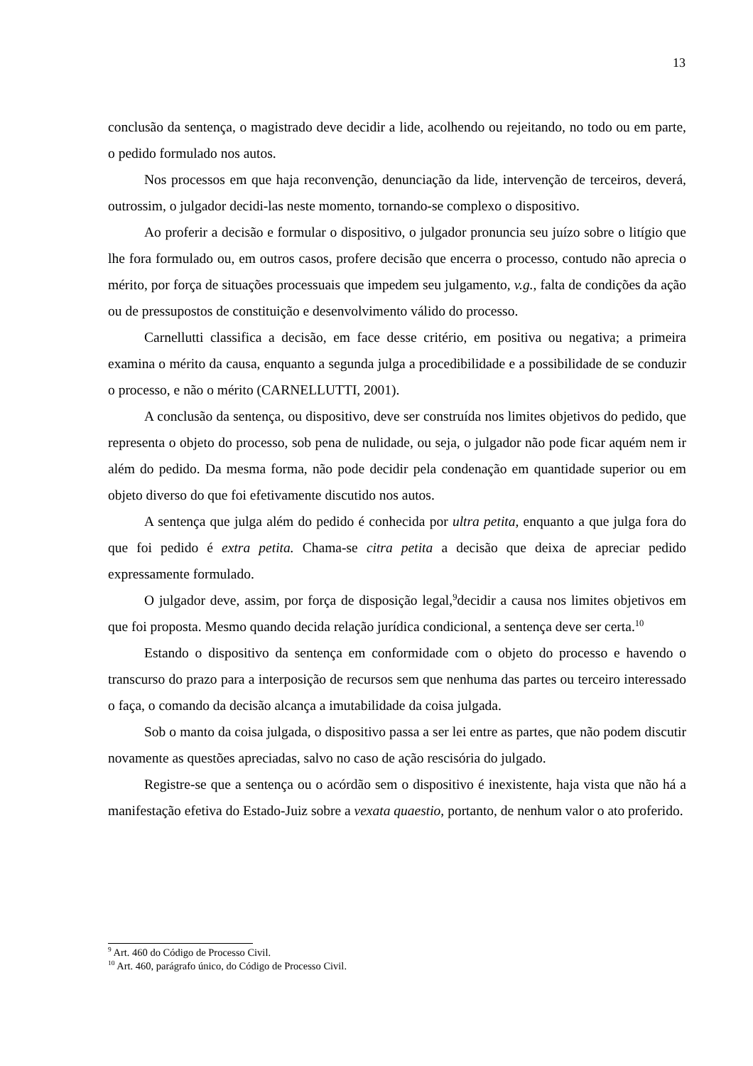13
conclusão da sentença, o magistrado deve decidir a lide, acolhendo ou rejeitando, no todo ou em parte, o pedido formulado nos autos.
Nos processos em que haja reconvenção, denunciação da lide, intervenção de terceiros, deverá, outrossim, o julgador decidi-las neste momento, tornando-se complexo o dispositivo.
Ao proferir a decisão e formular o dispositivo, o julgador pronuncia seu juízo sobre o litígio que lhe fora formulado ou, em outros casos, profere decisão que encerra o processo, contudo não aprecia o mérito, por força de situações processuais que impedem seu julgamento, v.g., falta de condições da ação ou de pressupostos de constituição e desenvolvimento válido do processo.
Carnellutti classifica a decisão, em face desse critério, em positiva ou negativa; a primeira examina o mérito da causa, enquanto a segunda julga a procedibilidade e a possibilidade de se conduzir o processo, e não o mérito (CARNELLUTTI, 2001).
A conclusão da sentença, ou dispositivo, deve ser construída nos limites objetivos do pedido, que representa o objeto do processo, sob pena de nulidade, ou seja, o julgador não pode ficar aquém nem ir além do pedido. Da mesma forma, não pode decidir pela condenação em quantidade superior ou em objeto diverso do que foi efetivamente discutido nos autos.
A sentença que julga além do pedido é conhecida por ultra petita, enquanto a que julga fora do que foi pedido é extra petita. Chama-se citra petita a decisão que deixa de apreciar pedido expressamente formulado.
O julgador deve, assim, por força de disposição legal,<sup>9</sup>decidir a causa nos limites objetivos em que foi proposta. Mesmo quando decida relação jurídica condicional, a sentença deve ser certa.<sup>10</sup>
Estando o dispositivo da sentença em conformidade com o objeto do processo e havendo o transcurso do prazo para a interposição de recursos sem que nenhuma das partes ou terceiro interessado o faça, o comando da decisão alcança a imutabilidade da coisa julgada.
Sob o manto da coisa julgada, o dispositivo passa a ser lei entre as partes, que não podem discutir novamente as questões apreciadas, salvo no caso de ação rescisória do julgado.
Registre-se que a sentença ou o acórdão sem o dispositivo é inexistente, haja vista que não há a manifestação efetiva do Estado-Juiz sobre a vexata quaestio, portanto, de nenhum valor o ato proferido.
<sup>9</sup> Art. 460 do Código de Processo Civil.
<sup>10</sup> Art. 460, parágrafo único, do Código de Processo Civil.